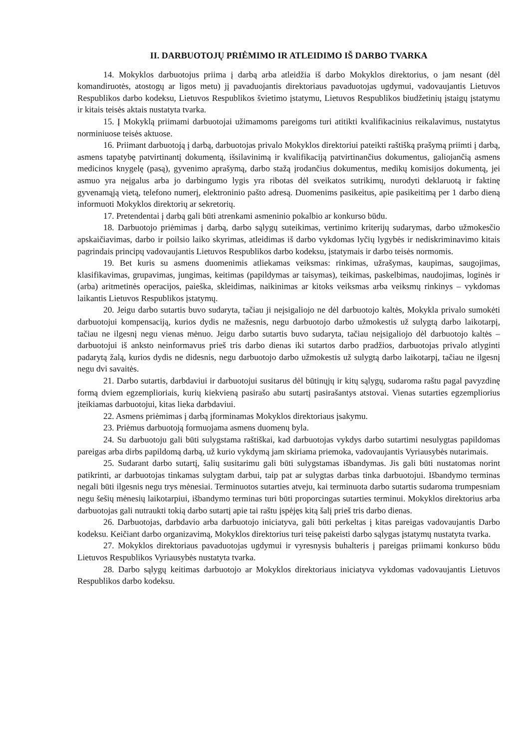II. DARBUOTOJŲ PRIĖMIMO IR ATLEIDIMO IŠ DARBO TVARKA
14. Mokyklos darbuotojus priima į darbą arba atleidžia iš darbo Mokyklos direktorius, o jam nesant (dėl komandiruotės, atostogų ar ligos metu) jį pavaduojantis direktoriaus pavaduotojas ugdymui, vadovaujantis Lietuvos Respublikos darbo kodeksu, Lietuvos Respublikos švietimo įstatymu, Lietuvos Respublikos biudžetinių įstaigų įstatymu ir kitais teisės aktais nustatyta tvarka.
15. Į Mokyklą priimami darbuotojai užimamoms pareigoms turi atitikti kvalifikacinius reikalavimus, nustatytus norminiuose teisės aktuose.
16. Priimant darbuotoją į darbą, darbuotojas privalo Mokyklos direktoriui pateikti raštišką prašymą priimti į darbą, asmens tapatybę patvirtinantį dokumentą, išsilavinimą ir kvalifikaciją patvirtinančius dokumentus, galiojančią asmens medicinos knygelę (pasą), gyvenimo aprašymą, darbo stažą įrodančius dokumentus, medikų komisijos dokumentą, jei asmuo yra neįgalus arba jo darbingumo lygis yra ribotas dėl sveikatos sutrikimų, nurodyti deklaruotą ir faktinę gyvenamąją vietą, telefono numerį, elektroninio pašto adresą. Duomenims pasikeitus, apie pasikeitimą per 1 darbo dieną informuoti Mokyklos direktorių ar sekretorių.
17. Pretendentai į darbą gali būti atrenkami asmeninio pokalbio ar konkurso būdu.
18. Darbuotojo priėmimas į darbą, darbo sąlygų suteikimas, vertinimo kriterijų sudarymas, darbo užmokesčio apskaičiavimas, darbo ir poilsio laiko skyrimas, atleidimas iš darbo vykdomas lyčių lygybės ir nediskriminavimo kitais pagrindais principų vadovaujantis Lietuvos Respublikos darbo kodeksu, įstatymais ir darbo teisės normomis.
19. Bet kuris su asmens duomenimis atliekamas veiksmas: rinkimas, užrašymas, kaupimas, saugojimas, klasifikavimas, grupavimas, jungimas, keitimas (papildymas ar taisymas), teikimas, paskelbimas, naudojimas, loginės ir (arba) aritmetinės operacijos, paieška, skleidimas, naikinimas ar kitoks veiksmas arba veiksmų rinkinys – vykdomas laikantis Lietuvos Respublikos įstatymų.
20. Jeigu darbo sutartis buvo sudaryta, tačiau ji neįsigaliojo ne dėl darbuotojo kaltės, Mokykla privalo sumokėti darbuotojui kompensaciją, kurios dydis ne mažesnis, negu darbuotojo darbo užmokestis už sulygtą darbo laikotarpį, tačiau ne ilgesnį negu vienas mėnuo. Jeigu darbo sutartis buvo sudaryta, tačiau neįsigaliojo dėl darbuotojo kaltės – darbuotojui iš anksto neinformavus prieš tris darbo dienas iki sutartos darbo pradžios, darbuotojas privalo atlyginti padarytą žalą, kurios dydis ne didesnis, negu darbuotojo darbo užmokestis už sulygtą darbo laikotarpį, tačiau ne ilgesnį negu dvi savaitės.
21. Darbo sutartis, darbdaviui ir darbuotojui susitarus dėl būtinųjų ir kitų sąlygų, sudaroma raštu pagal pavyzdinę formą dviem egzemplioriais, kurių kiekvieną pasirašo abu sutartį pasirašantys atstovai. Vienas sutarties egzempliorius įteikiamas darbuotojui, kitas lieka darbdaviui.
22. Asmens priėmimas į darbą įforminamas Mokyklos direktoriaus įsakymu.
23. Priėmus darbuotoją formuojama asmens duomenų byla.
24. Su darbuotoju gali būti sulygstama raštiškai, kad darbuotojas vykdys darbo sutartimi nesulygtas papildomas pareigas arba dirbs papildomą darbą, už kurio vykdymą jam skiriama priemoka, vadovaujantis Vyriausybės nutarimais.
25. Sudarant darbo sutartį, šalių susitarimu gali būti sulygstamas išbandymas. Jis gali būti nustatomas norint patikrinti, ar darbuotojas tinkamas sulygtam darbui, taip pat ar sulygtas darbas tinka darbuotojui. Išbandymo terminas negali būti ilgesnis negu trys mėnesiai. Terminuotos sutarties atveju, kai terminuota darbo sutartis sudaroma trumpesniam negu šešių mėnesių laikotarpiui, išbandymo terminas turi būti proporcingas sutarties terminui. Mokyklos direktorius arba darbuotojas gali nutraukti tokią darbo sutartį apie tai raštu įspėjęs kitą šalį prieš tris darbo dienas.
26. Darbuotojas, darbdavio arba darbuotojo iniciatyva, gali būti perkeltas į kitas pareigas vadovaujantis Darbo kodeksu. Keičiant darbo organizavimą, Mokyklos direktorius turi teisę pakeisti darbo sąlygas įstatymų nustatyta tvarka.
27. Mokyklos direktoriaus pavaduotojas ugdymui ir vyresnysis buhalteris į pareigas priimami konkurso būdu Lietuvos Respublikos Vyriausybės nustatyta tvarka.
28. Darbo sąlygų keitimas darbuotojo ar Mokyklos direktoriaus iniciatyva vykdomas vadovaujantis Lietuvos Respublikos darbo kodeksu.